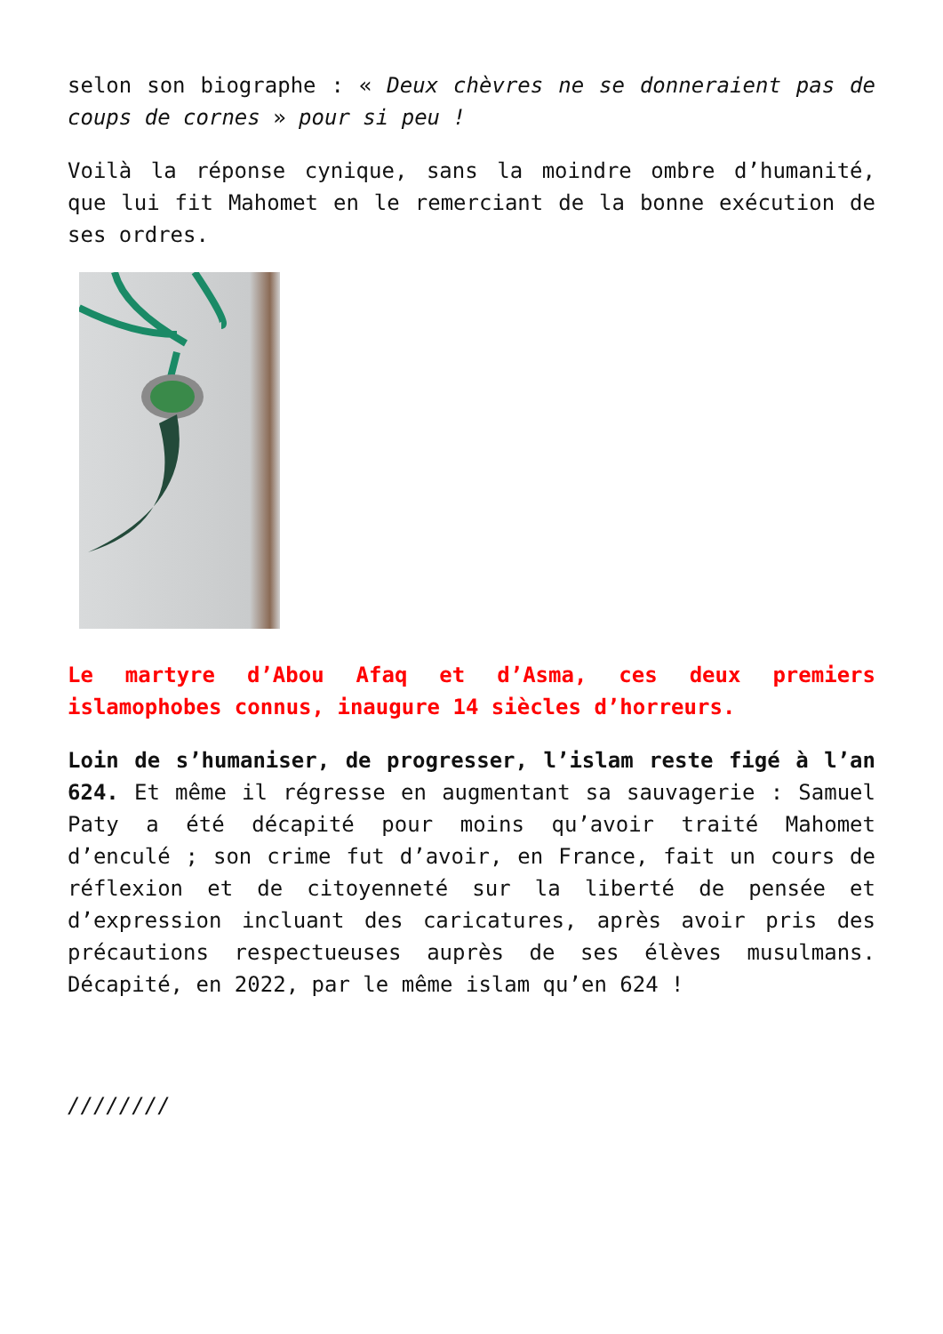selon son biographe : « Deux chèvres ne se donneraient pas de coups de cornes » pour si peu !
Voilà la réponse cynique, sans la moindre ombre d’humanité, que lui fit Mahomet en le remerciant de la bonne exécution de ses ordres.
Le martyre d’Abou Afaq et d’Asma, ces deux premiers islamophobes connus, inaugure 14 siècles d’horreurs.
Loin de s’humaniser, de progresser, l’islam reste figé à l’an 624. Et même il régresse en augmentant sa sauvagerie : Samuel Paty a été décapité pour moins qu’avoir traité Mahomet d’enculé ; son crime fut d’avoir, en France, fait un cours de réflexion et de citoyenneté sur la liberté de pensée et d’expression incluant des caricatures, après avoir pris des précautions respectueuses auprès de ses élèves musulmans. Décapité, en 2022, par le même islam qu’en 624 !
////////